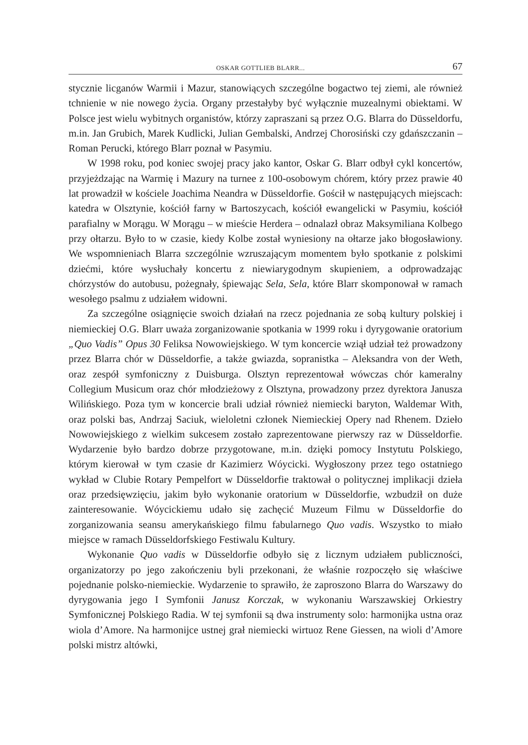OSKAR GOTTLIEB BLARR... 67
stycznie licganów Warmii i Mazur, stanowiących szczególne bogactwo tej ziemi, ale również tchnienie w nie nowego życia. Organy przestałyby być wyłącznie muzealnymi obiektami. W Polsce jest wielu wybitnych organistów, którzy zapraszani są przez O.G. Blarra do Düsseldorfu, m.in. Jan Grubich, Marek Kudlicki, Julian Gembalski, Andrzej Chorosiński czy gdańszczanin – Roman Perucki, którego Blarr poznał w Pasymiu.
W 1998 roku, pod koniec swojej pracy jako kantor, Oskar G. Blarr odbył cykl koncertów, przyjeżdzając na Warmię i Mazury na turnee z 100-osobowym chórem, który przez prawie 40 lat prowadził w kościele Joachima Neandra w Düsseldorfie. Gościł w następujących miejscach: katedra w Olsztynie, kościół farny w Bartoszycach, kościół ewangelicki w Pasymiu, kościół parafialny w Morągu. W Morągu – w mieście Herdera – odnalazł obraz Maksymiliana Kolbego przy ołtarzu. Było to w czasie, kiedy Kolbe został wyniesiony na ołtarze jako błogosławiony. We wspomnieniach Blarra szczególnie wzruszającym momentem było spotkanie z polskimi dziećmi, które wysłuchały koncertu z niewiarygodnym skupieniem, a odprowadzając chórzystów do autobusu, pożegnały, śpiewając Sela, Sela, które Blarr skomponował w ramach wesołego psalmu z udziałem widowni.
Za szczególne osiągnięcie swoich działań na rzecz pojednania ze sobą kultury polskiej i niemieckiej O.G. Blarr uważa zorganizowanie spotkania w 1999 roku i dyrygowanie oratorium „Quo Vadis” Opus 30 Feliksa Nowowiejskiego. W tym koncercie wziął udział też prowadzony przez Blarra chór w Düsseldorfie, a także gwiazda, sopranistka – Aleksandra von der Weth, oraz zespół symfoniczny z Duisburga. Olsztyn reprezentował wówczas chór kameralny Collegium Musicum oraz chór młodzieżowy z Olsztyna, prowadzony przez dyrektora Janusza Wilińskiego. Poza tym w koncercie brali udział również niemiecki baryton, Waldemar With, oraz polski bas, Andrzaj Saciuk, wieloletni członek Niemieckiej Opery nad Rhenem. Dzieło Nowowiejskiego z wielkim sukcesem zostało zaprezentowane pierwszy raz w Düsseldorfie. Wydarzenie było bardzo dobrze przygotowane, m.in. dzięki pomocy Instytutu Polskiego, którym kierował w tym czasie dr Kazimierz Wóycicki. Wygłoszony przez tego ostatniego wykład w Clubie Rotary Pempelfort w Düsseldorfie traktował o politycznej implikacji dzieła oraz przedsięwzięciu, jakim było wykonanie oratorium w Düsseldorfie, wzbudził on duże zainteresowanie. Wóycickiemu udało się zachęcić Muzeum Filmu w Düsseldorfie do zorganizowania seansu amerykańskiego filmu fabularnego Quo vadis. Wszystko to miało miejsce w ramach Düsseldorfskiego Festiwalu Kultury.
Wykonanie Quo vadis w Düsseldorfie odbyło się z licznym udziałem publiczności, organizatorzy po jego zakończeniu byli przekonani, że właśnie rozpoczęło się właściwe pojednanie polsko-niemieckie. Wydarzenie to sprawiło, że zaproszono Blarra do Warszawy do dyrygowania jego I Symfonii Janusz Korczak, w wykonaniu Warszawskiej Orkiestry Symfonicznej Polskiego Radia. W tej symfonii są dwa instrumenty solo: harmonijka ustna oraz wiola d’Amore. Na harmonijce ustnej grał niemiecki wirtuoz Rene Giessen, na wioli d’Amore polski mistrz altówki,